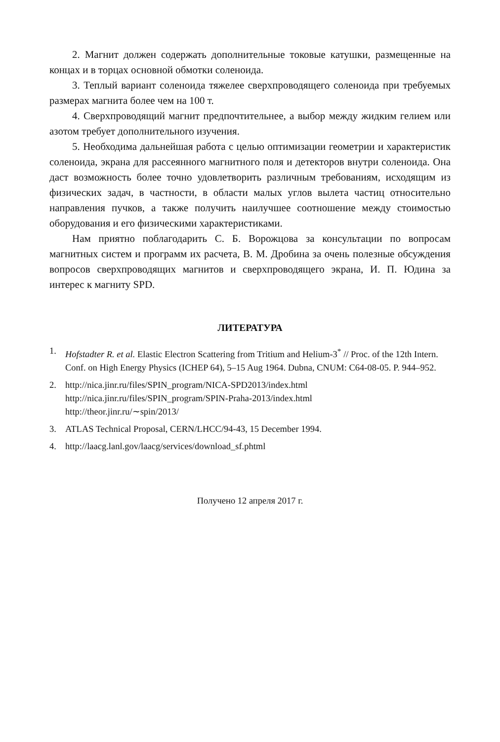2. Магнит должен содержать дополнительные токовые катушки, размещенные на концах и в торцах основной обмотки соленоида.
3. Теплый вариант соленоида тяжелее сверхпроводящего соленоида при требуемых размерах магнита более чем на 100 т.
4. Сверхпроводящий магнит предпочтительнее, а выбор между жидким гелием или азотом требует дополнительного изучения.
5. Необходима дальнейшая работа с целью оптимизации геометрии и характеристик соленоида, экрана для рассеянного магнитного поля и детекторов внутри соленоида. Она даст возможность более точно удовлетворить различным требованиям, исходящим из физических задач, в частности, в области малых углов вылета частиц относительно направления пучков, а также получить наилучшее соотношение между стоимостью оборудования и его физическими характеристиками.
Нам приятно поблагодарить С. Б. Ворожцова за консультации по вопросам магнитных систем и программ их расчета, В. М. Дробина за очень полезные обсуждения вопросов сверхпроводящих магнитов и сверхпроводящего экрана, И. П. Юдина за интерес к магниту SPD.
ЛИТЕРАТУРА
1. Hofstadter R. et al. Elastic Electron Scattering from Tritium and Helium-3<sup>*</sup> // Proc. of the 12th Intern. Conf. on High Energy Physics (ICHEP 64), 5–15 Aug 1964. Dubna, CNUM: C64-08-05. P. 944–952.
2. http://nica.jinr.ru/files/SPIN_program/NICA-SPD2013/index.html
http://nica.jinr.ru/files/SPIN_program/SPIN-Praha-2013/index.html
http://theor.jinr.ru/∼spin/2013/
3. ATLAS Technical Proposal, CERN/LHCC/94-43, 15 December 1994.
4. http://laacg.lanl.gov/laacg/services/download_sf.phtml
Получено 12 апреля 2017 г.